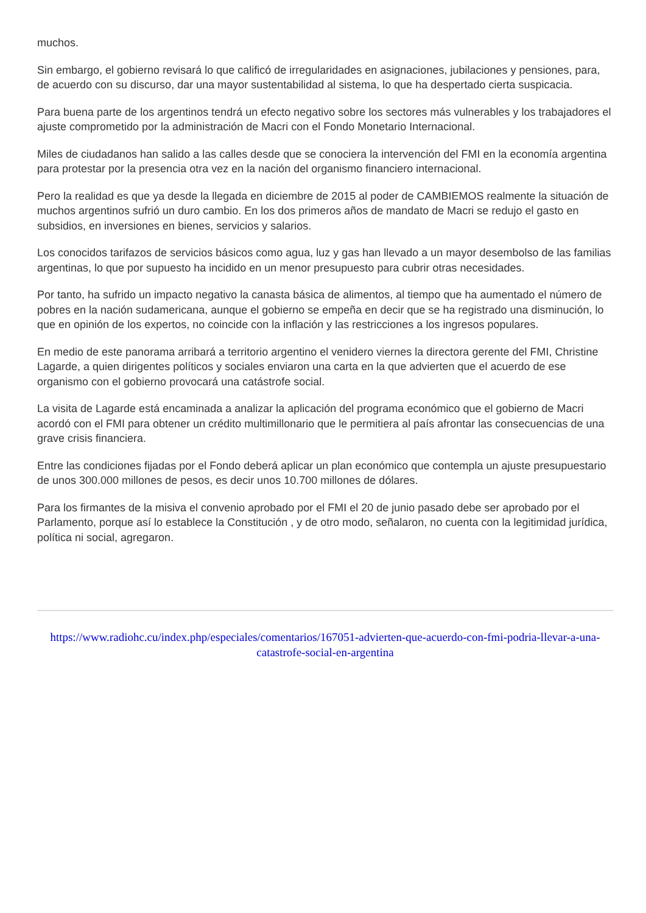muchos.
Sin embargo, el gobierno revisará lo que calificó de irregularidades en asignaciones, jubilaciones y pensiones, para, de acuerdo con su discurso, dar una mayor sustentabilidad al sistema, lo que ha despertado cierta suspicacia.
Para buena parte de los argentinos tendrá un efecto negativo sobre los sectores más vulnerables y los trabajadores el ajuste comprometido por la administración de Macri con el Fondo Monetario Internacional.
Miles de ciudadanos han salido a las calles desde que se conociera la intervención del FMI en la economía argentina para protestar por la presencia otra vez en la nación del organismo financiero internacional.
Pero la realidad es que ya desde la llegada en diciembre de 2015 al poder de CAMBIEMOS realmente la situación de muchos argentinos sufrió un duro cambio. En los dos primeros años de mandato de Macri se redujo el gasto en subsidios, en inversiones en bienes, servicios y salarios.
Los conocidos tarifazos de servicios básicos como agua, luz y gas han llevado a un mayor desembolso de las familias argentinas, lo que por supuesto ha incidido en un menor presupuesto para cubrir otras necesidades.
Por tanto, ha sufrido un impacto negativo la canasta básica de alimentos, al tiempo que ha aumentado el número de pobres en la nación sudamericana, aunque el gobierno se empeña en decir que se ha registrado una disminución, lo que en opinión de los expertos, no coincide con la inflación y las restricciones a los ingresos populares.
En medio de este panorama arribará a territorio argentino el venidero viernes la directora gerente del FMI, Christine Lagarde, a quien dirigentes políticos y sociales enviaron una carta en la que advierten que el acuerdo de ese organismo con el gobierno provocará una catástrofe social.
La visita de Lagarde está encaminada a analizar la aplicación del programa económico que el gobierno de Macri acordó con el FMI para obtener un crédito multimillonario que le permitiera al país afrontar las consecuencias de una grave crisis financiera.
Entre las condiciones fijadas por el Fondo deberá aplicar un plan económico que contempla un ajuste presupuestario de unos 300.000 millones de pesos, es decir unos 10.700 millones de dólares.
Para los firmantes de la misiva el convenio aprobado por el FMI el 20 de junio pasado debe ser aprobado por el Parlamento, porque así lo establece la Constitución , y de otro modo, señalaron, no cuenta con la legitimidad jurídica, política ni social, agregaron.
https://www.radiohc.cu/index.php/especiales/comentarios/167051-advierten-que-acuerdo-con-fmi-podria-llevar-a-una-catastrofe-social-en-argentina